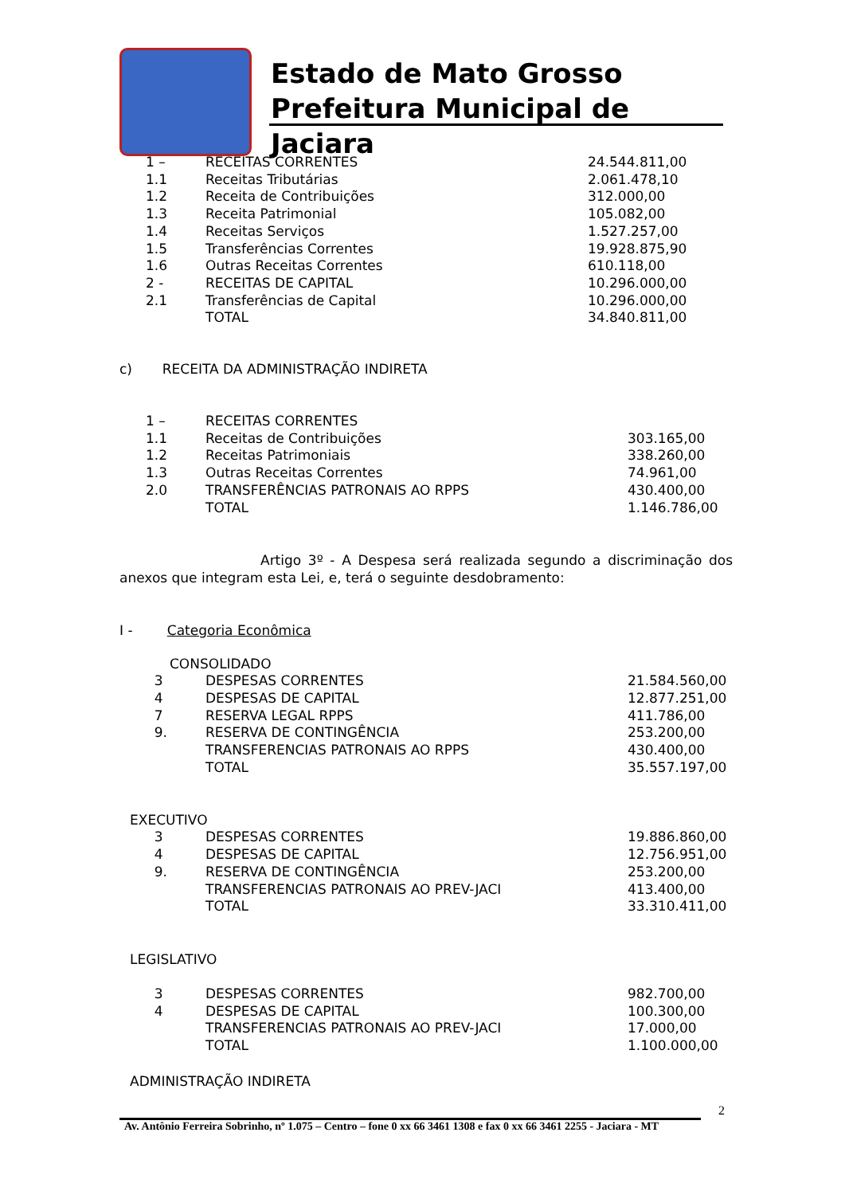Estado de Mato Grosso
Prefeitura Municipal de Jaciara
| 1 – | RECEITAS CORRENTES | 24.544.811,00 |
| 1.1 | Receitas Tributárias | 2.061.478,10 |
| 1.2 | Receita de Contribuições | 312.000,00 |
| 1.3 | Receita Patrimonial | 105.082,00 |
| 1.4 | Receitas Serviços | 1.527.257,00 |
| 1.5 | Transferências Correntes | 19.928.875,90 |
| 1.6 | Outras Receitas Correntes | 610.118,00 |
| 2 - | RECEITAS DE CAPITAL | 10.296.000,00 |
| 2.1 | Transferências de Capital | 10.296.000,00 |
| | TOTAL | 34.840.811,00 |
c) RECEITA DA ADMINISTRAÇÃO INDIRETA
| 1 – | RECEITAS CORRENTES | |
| 1.1 | Receitas de Contribuições | 303.165,00 |
| 1.2 | Receitas Patrimoniais | 338.260,00 |
| 1.3 | Outras Receitas Correntes | 74.961,00 |
| 2.0 | TRANSFERÊNCIAS PATRONAIS AO RPPS | 430.400,00 |
| | TOTAL | 1.146.786,00 |
Artigo 3º - A Despesa será realizada segundo a discriminação dos anexos que integram esta Lei, e, terá o seguinte desdobramento:
I - Categoria Econômica
CONSOLIDADO
| 3 | DESPESAS CORRENTES | 21.584.560,00 |
| 4 | DESPESAS DE CAPITAL | 12.877.251,00 |
| 7 | RESERVA LEGAL RPPS | 411.786,00 |
| 9. | RESERVA DE CONTINGÊNCIA | 253.200,00 |
| | TRANSFERENCIAS PATRONAIS AO RPPS | 430.400,00 |
| | TOTAL | 35.557.197,00 |
EXECUTIVO
| 3 | DESPESAS CORRENTES | 19.886.860,00 |
| 4 | DESPESAS DE CAPITAL | 12.756.951,00 |
| 9. | RESERVA DE CONTINGÊNCIA | 253.200,00 |
| | TRANSFERENCIAS PATRONAIS AO PREV-JACI | 413.400,00 |
| | TOTAL | 33.310.411,00 |
LEGISLATIVO
| 3 | DESPESAS CORRENTES | 982.700,00 |
| 4 | DESPESAS DE CAPITAL | 100.300,00 |
| | TRANSFERENCIAS PATRONAIS AO PREV-JACI | 17.000,00 |
| | TOTAL | 1.100.000,00 |
ADMINISTRAÇÃO INDIRETA
2
Av. Antônio Ferreira Sobrinho, nº 1.075 – Centro – fone 0 xx 66 3461 1308 e fax 0 xx 66 3461 2255 - Jaciara - MT